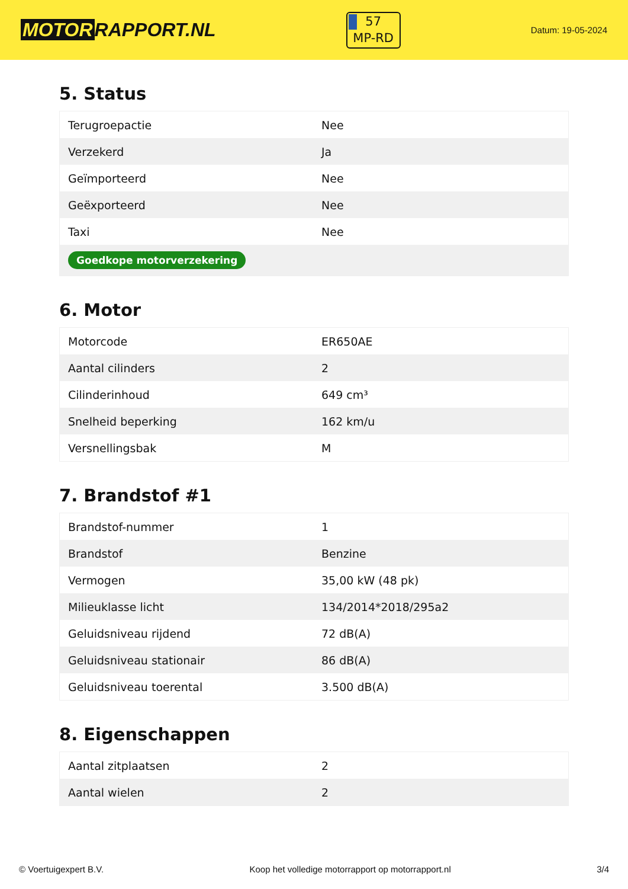MOTOR RAPPORT.NL
57
MP-RD
Datum: 19-05-2024
5. Status
| Terugroepactie | Nee |
| Verzekerd | Ja |
| Geïmporteerd | Nee |
| Geëxporteerd | Nee |
| Taxi | Nee |
| Goedkope motorverzekering | |
6. Motor
| Motorcode | ER650AE |
| Aantal cilinders | 2 |
| Cilinderinhoud | 649 cm³ |
| Snelheid beperking | 162 km/u |
| Versnellingsbak | M |
7. Brandstof #1
| Brandstof-nummer | 1 |
| Brandstof | Benzine |
| Vermogen | 35,00 kW (48 pk) |
| Milieuklasse licht | 134/2014*2018/295a2 |
| Geluidsniveau rijdend | 72 dB(A) |
| Geluidsniveau stationair | 86 dB(A) |
| Geluidsniveau toerental | 3.500 dB(A) |
8. Eigenschappen
| Aantal zitplaatsen | 2 |
| Aantal wielen | 2 |
© Voertuigexpert B.V. Koop het volledige motorrapport op motorrapport.nl 3/4